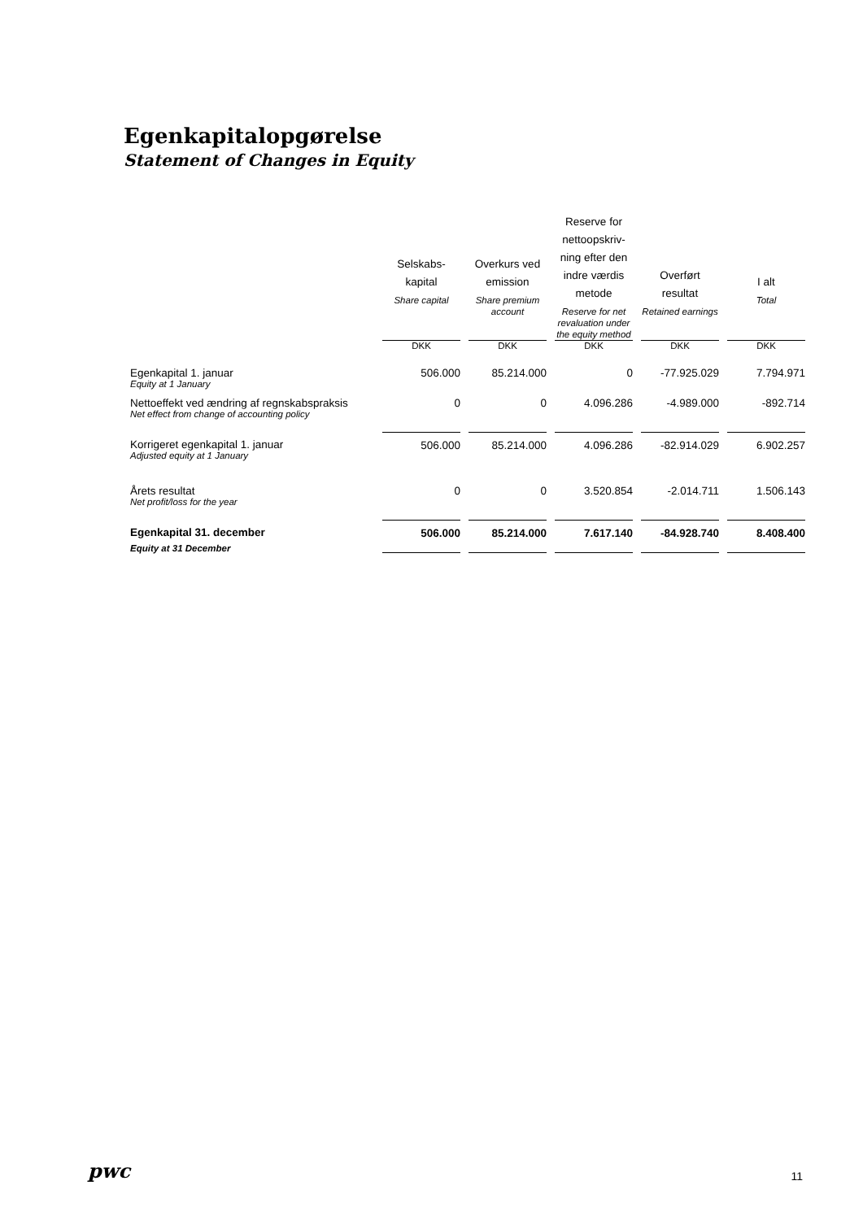Egenkapitalopgørelse
Statement of Changes in Equity
| | Selskabs- kapital Share capital | Overkurs ved emission Share premium account | Reserve for nettoopskriv- ning efter den indre værdis metode Reserve for net revaluation under the equity method | Overført resultat Retained earnings | I alt Total |
| --- | --- | --- | --- | --- | --- |
| | DKK | DKK | DKK | DKK | DKK |
| Egenkapital 1. januar Equity at 1 January | 506.000 | 85.214.000 | 0 | -77.925.029 | 7.794.971 |
| Nettoeffekt ved ændring af regnskabspraksis Net effect from change of accounting policy | 0 | 0 | 4.096.286 | -4.989.000 | -892.714 |
| Korrigeret egenkapital 1. januar Adjusted equity at 1 January | 506.000 | 85.214.000 | 4.096.286 | -82.914.029 | 6.902.257 |
| Årets resultat Net profit/loss for the year | 0 | 0 | 3.520.854 | -2.014.711 | 1.506.143 |
| Egenkapital 31. december Equity at 31 December | 506.000 | 85.214.000 | 7.617.140 | -84.928.740 | 8.408.400 |
pwc 11